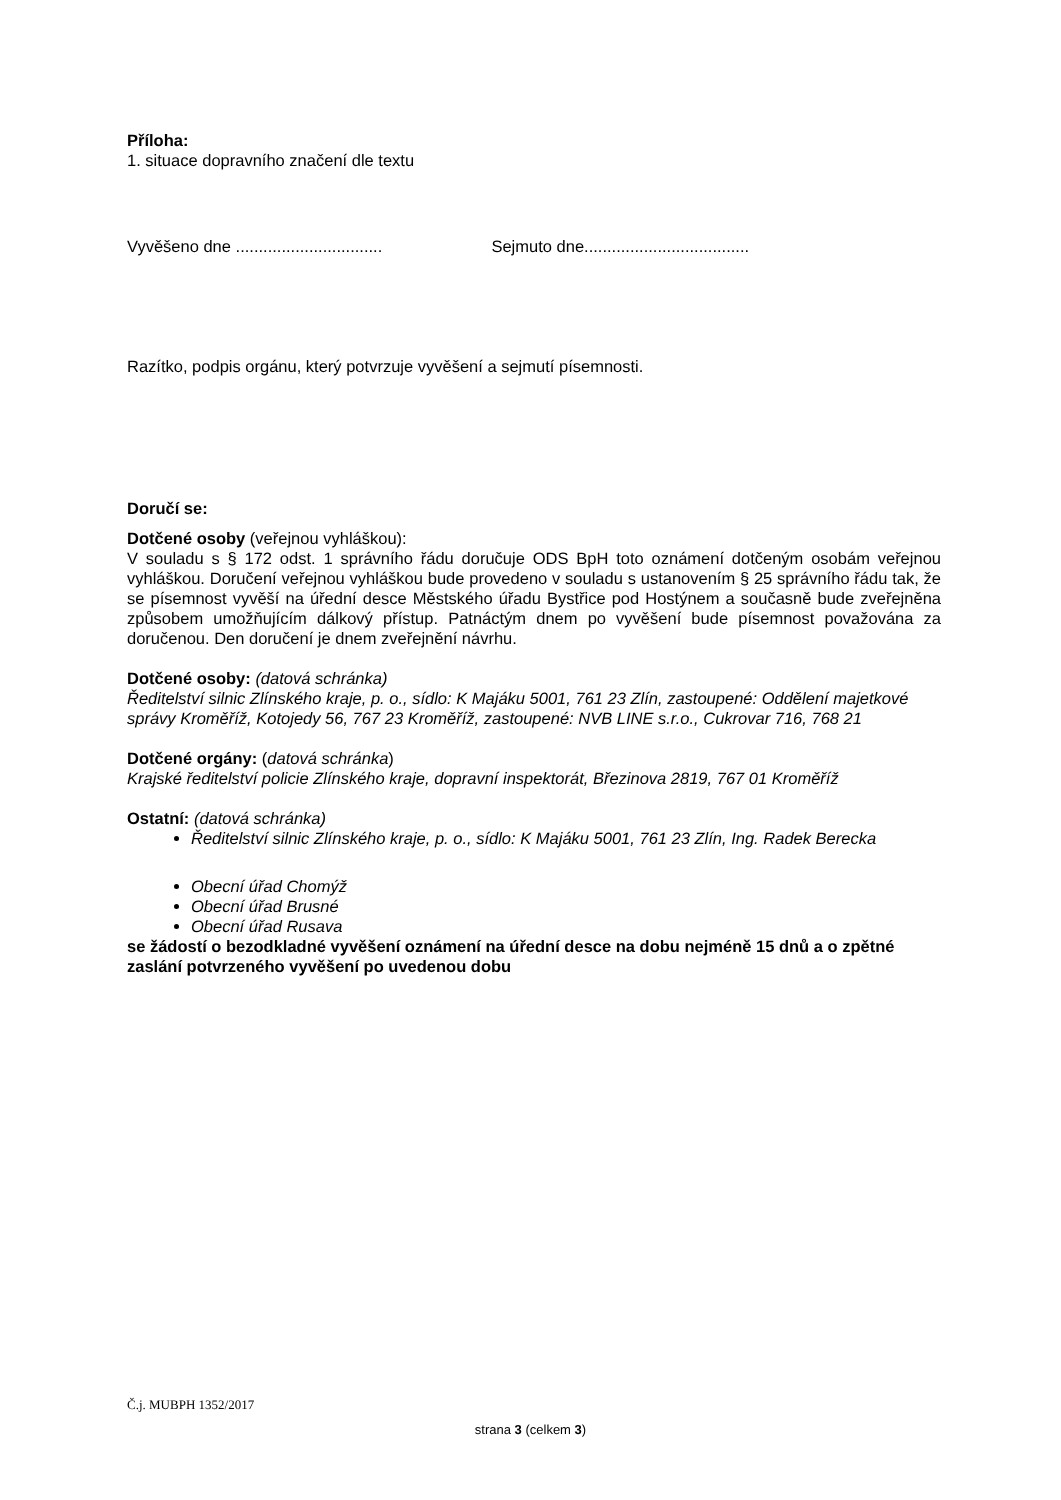Příloha:
1. situace dopravního značení dle textu
Vyvěšeno dne ................................ Sejmuto dne....................................
Razítko, podpis orgánu, který potvrzuje vyvěšení a sejmutí písemnosti.
Doručí se:
Dotčené osoby (veřejnou vyhláškou):
V souladu s § 172 odst. 1 správního řádu doručuje ODS BpH toto oznámení dotčeným osobám veřejnou vyhláškou. Doručení veřejnou vyhláškou bude provedeno v souladu s ustanovením § 25 správního řádu tak, že se písemnost vyvěší na úřední desce Městského úřadu Bystřice pod Hostýnem a současně bude zveřejněna způsobem umožňujícím dálkový přístup. Patnáctým dnem po vyvěšení bude písemnost považována za doručenou. Den doručení je dnem zveřejnění návrhu.
Dotčené osoby: (datová schránka)
Ředitelství silnic Zlínského kraje, p. o., sídlo: K Majáku 5001, 761 23 Zlín, zastoupené: Oddělení majetkové správy Kroměříž, Kotojedy 56, 767 23 Kroměříž, zastoupené: NVB LINE s.r.o., Cukrovar 716, 768 21
Dotčené orgány: (datová schránka)
Krajské ředitelství policie Zlínského kraje, dopravní inspektorát, Březinova 2819, 767 01 Kroměříž
Ostatní: (datová schránka)
Ředitelství silnic Zlínského kraje, p. o., sídlo: K Majáku 5001, 761 23 Zlín, Ing. Radek Berecka
Obecní úřad Chomýž
Obecní úřad Brusné
Obecní úřad Rusava
se žádostí o bezodkladné vyvěšení oznámení na úřední desce na dobu nejméně 15 dnů a o zpětné zaslání potvrzeného vyvěšení po uvedenou dobu
Č.j. MUBPH 1352/2017
strana 3 (celkem 3)